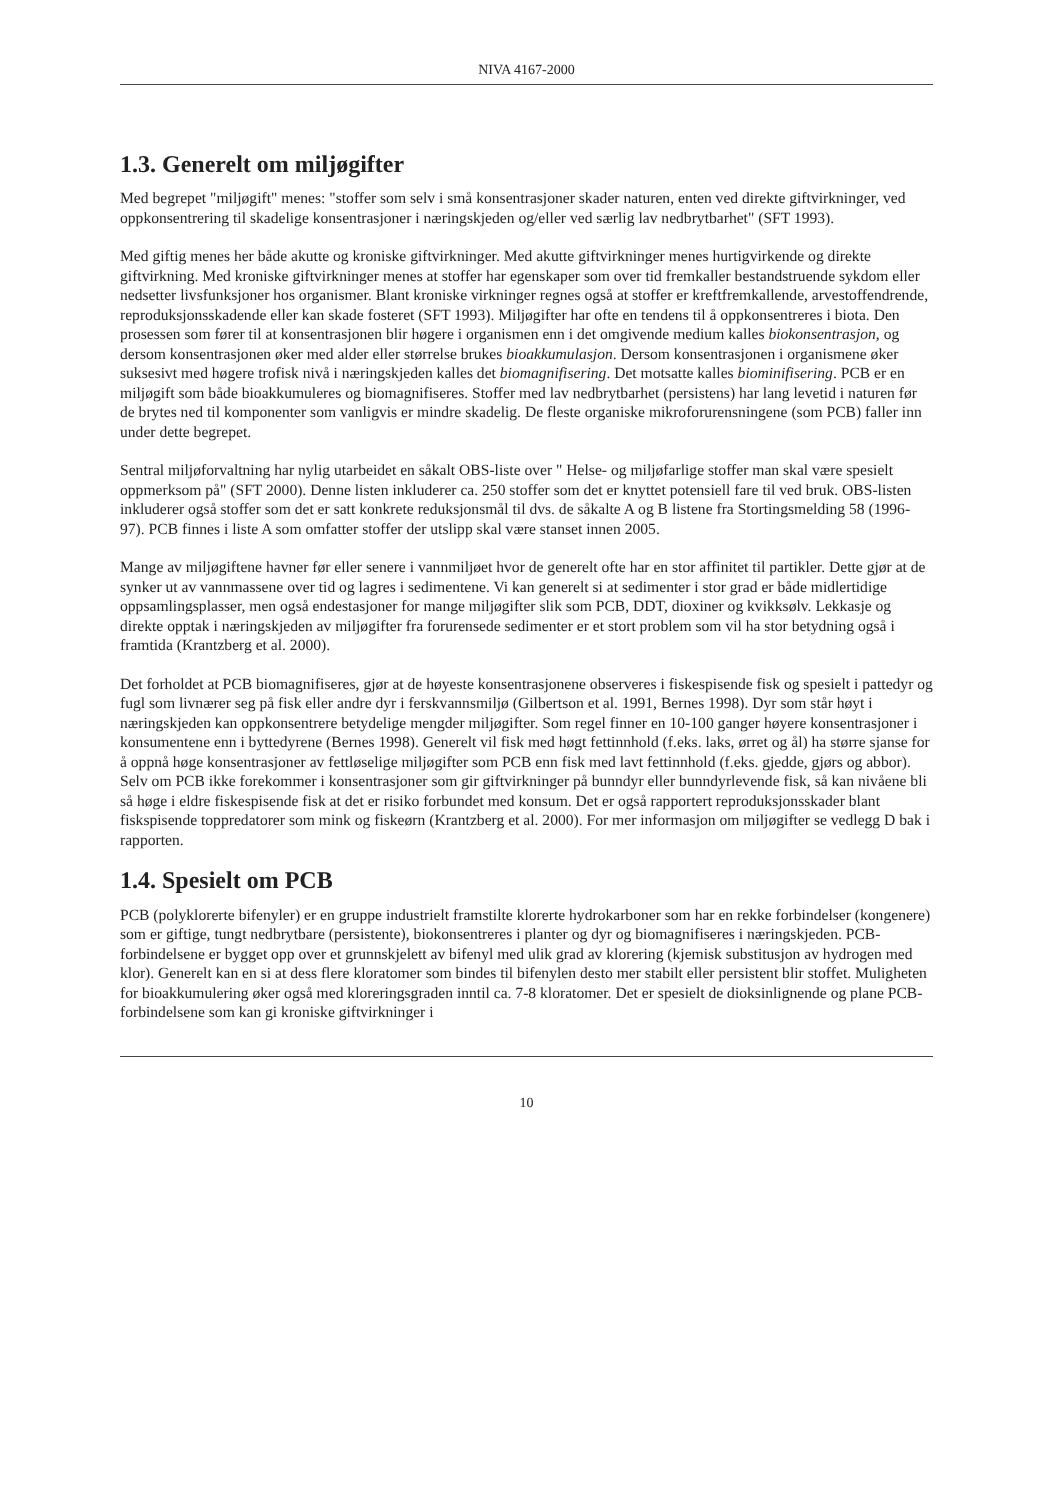NIVA 4167-2000
1.3. Generelt om miljøgifter
Med begrepet "miljøgift" menes: "stoffer som selv i små konsentrasjoner skader naturen, enten ved direkte giftvirkninger, ved oppkonsentrering til skadelige konsentrasjoner i næringskjeden og/eller ved særlig lav nedbrytbarhet" (SFT 1993).
Med giftig menes her både akutte og kroniske giftvirkninger. Med akutte giftvirkninger menes hurtigvirkende og direkte giftvirkning. Med kroniske giftvirkninger menes at stoffer har egenskaper som over tid fremkaller bestandstruende sykdom eller nedsetter livsfunksjoner hos organismer. Blant kroniske virkninger regnes også at stoffer er kreftfremkallende, arvestoffendrende, reproduksjonsskadende eller kan skade fosteret (SFT 1993). Miljøgifter har ofte en tendens til å oppkonsentreres i biota. Den prosessen som fører til at konsentrasjonen blir høgere i organismen enn i det omgivende medium kalles biokonsentrasjon, og dersom konsentrasjonen øker med alder eller størrelse brukes bioakkumulasjon. Dersom konsentrasjonen i organismene øker suksesivt med høgere trofisk nivå i næringskjeden kalles det biomagnifisering. Det motsatte kalles biominifisering. PCB er en miljøgift som både bioakkumuleres og biomagnifiseres. Stoffer med lav nedbrytbarhet (persistens) har lang levetid i naturen før de brytes ned til komponenter som vanligvis er mindre skadelig. De fleste organiske mikroforurensningene (som PCB) faller inn under dette begrepet.
Sentral miljøforvaltning har nylig utarbeidet en såkalt OBS-liste over " Helse- og miljøfarlige stoffer man skal være spesielt oppmerksom på" (SFT 2000). Denne listen inkluderer ca. 250 stoffer som det er knyttet potensiell fare til ved bruk. OBS-listen inkluderer også stoffer som det er satt konkrete reduksjonsmål til dvs. de såkalte A og B listene fra Stortingsmelding 58 (1996-97). PCB finnes i liste A som omfatter stoffer der utslipp skal være stanset innen 2005.
Mange av miljøgiftene havner før eller senere i vannmiljøet hvor de generelt ofte har en stor affinitet til partikler. Dette gjør at de synker ut av vannmassene over tid og lagres i sedimentene. Vi kan generelt si at sedimenter i stor grad er både midlertidige oppsamlingsplasser, men også endestasjoner for mange miljøgifter slik som PCB, DDT, dioxiner og kvikksølv. Lekkasje og direkte opptak i næringskjeden av miljøgifter fra forurensede sedimenter er et stort problem som vil ha stor betydning også i framtida (Krantzberg et al. 2000).
Det forholdet at PCB biomagnifiseres, gjør at de høyeste konsentrasjonene observeres i fiskespisende fisk og spesielt i pattedyr og fugl som livnærer seg på fisk eller andre dyr i ferskvannsmiljø (Gilbertson et al. 1991, Bernes 1998). Dyr som står høyt i næringskjeden kan oppkonsentrere betydelige mengder miljøgifter. Som regel finner en 10-100 ganger høyere konsentrasjoner i konsumentene enn i byttedyrene (Bernes 1998). Generelt vil fisk med høgt fettinnhold (f.eks. laks, ørret og ål) ha større sjanse for å oppnå høge konsentrasjoner av fettløselige miljøgifter som PCB enn fisk med lavt fettinnhold (f.eks. gjedde, gjørs og abbor). Selv om PCB ikke forekommer i konsentrasjoner som gir giftvirkninger på bunndyr eller bunndyrlevende fisk, så kan nivåene bli så høge i eldre fiskespisende fisk at det er risiko forbundet med konsum. Det er også rapportert reproduksjonsskader blant fiskspisende toppredatorer som mink og fiskeørn (Krantzberg et al. 2000). For mer informasjon om miljøgifter se vedlegg D bak i rapporten.
1.4. Spesielt om PCB
PCB (polyklorerte bifenyler) er en gruppe industrielt framstilte klorerte hydrokarboner som har en rekke forbindelser (kongenere) som er giftige, tungt nedbrytbare (persistente), biokonsentreres i planter og dyr og biomagnifiseres i næringskjeden. PCB-forbindelsene er bygget opp over et grunnskjelett av bifenyl med ulik grad av klorering (kjemisk substitusjon av hydrogen med klor). Generelt kan en si at dess flere kloratomer som bindes til bifenylen desto mer stabilt eller persistent blir stoffet. Muligheten for bioakkumulering øker også med kloreringsgraden inntil ca. 7-8 kloratomer. Det er spesielt de dioksinlignende og plane PCB-forbindelsene som kan gi kroniske giftvirkninger i
10